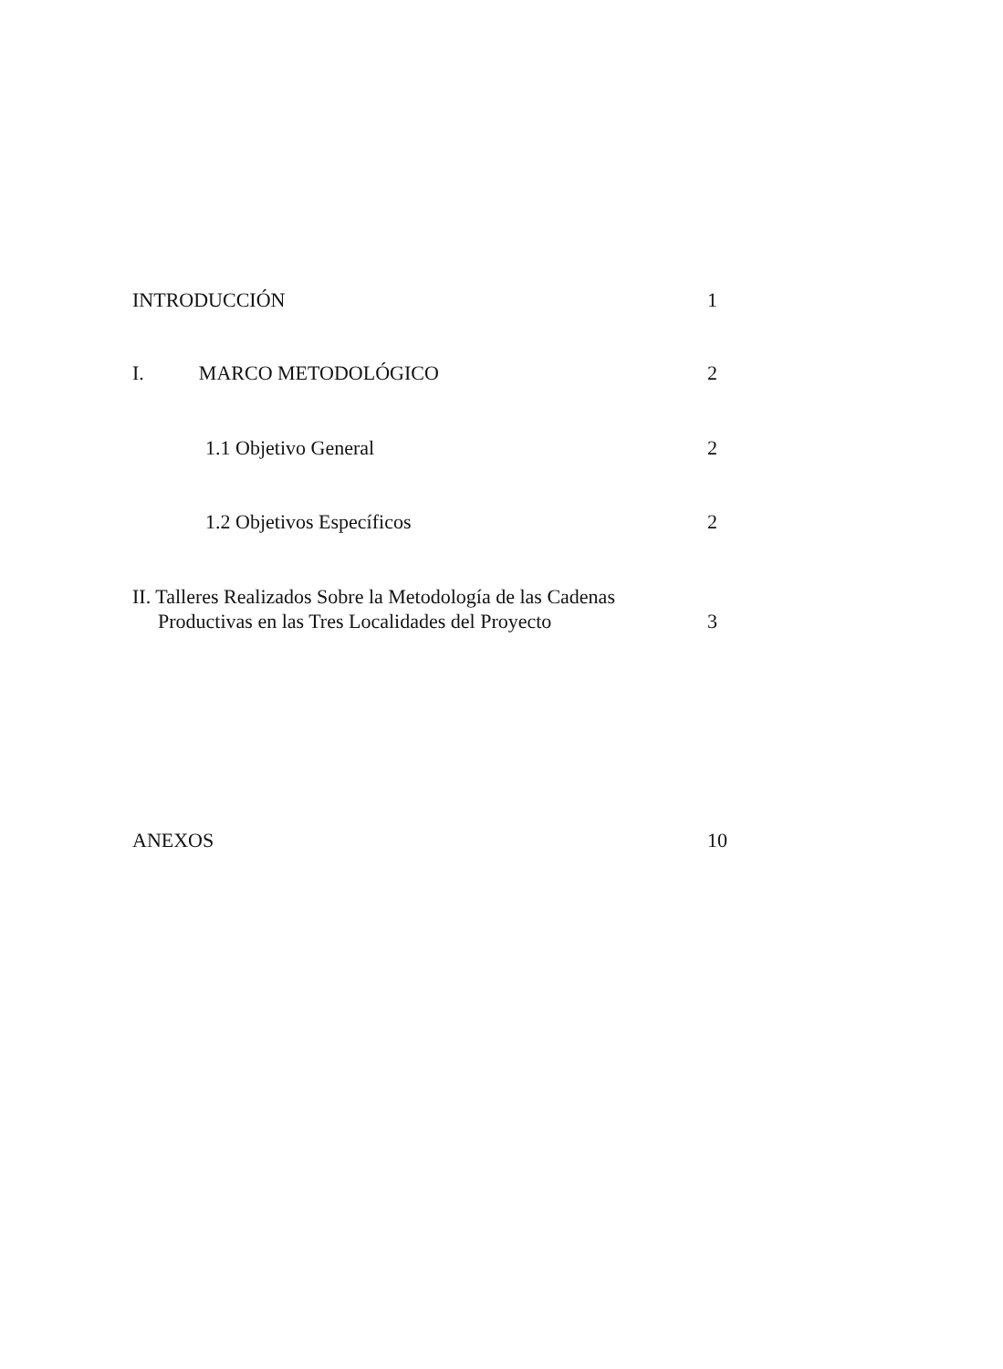INTRODUCCIÓN 1
I. MARCO METODOLÓGICO 2
1.1 Objetivo General 2
1.2 Objetivos Específicos 2
II. Talleres Realizados Sobre la Metodología de las Cadenas
Productivas en las Tres Localidades del Proyecto 3
ANEXOS 10